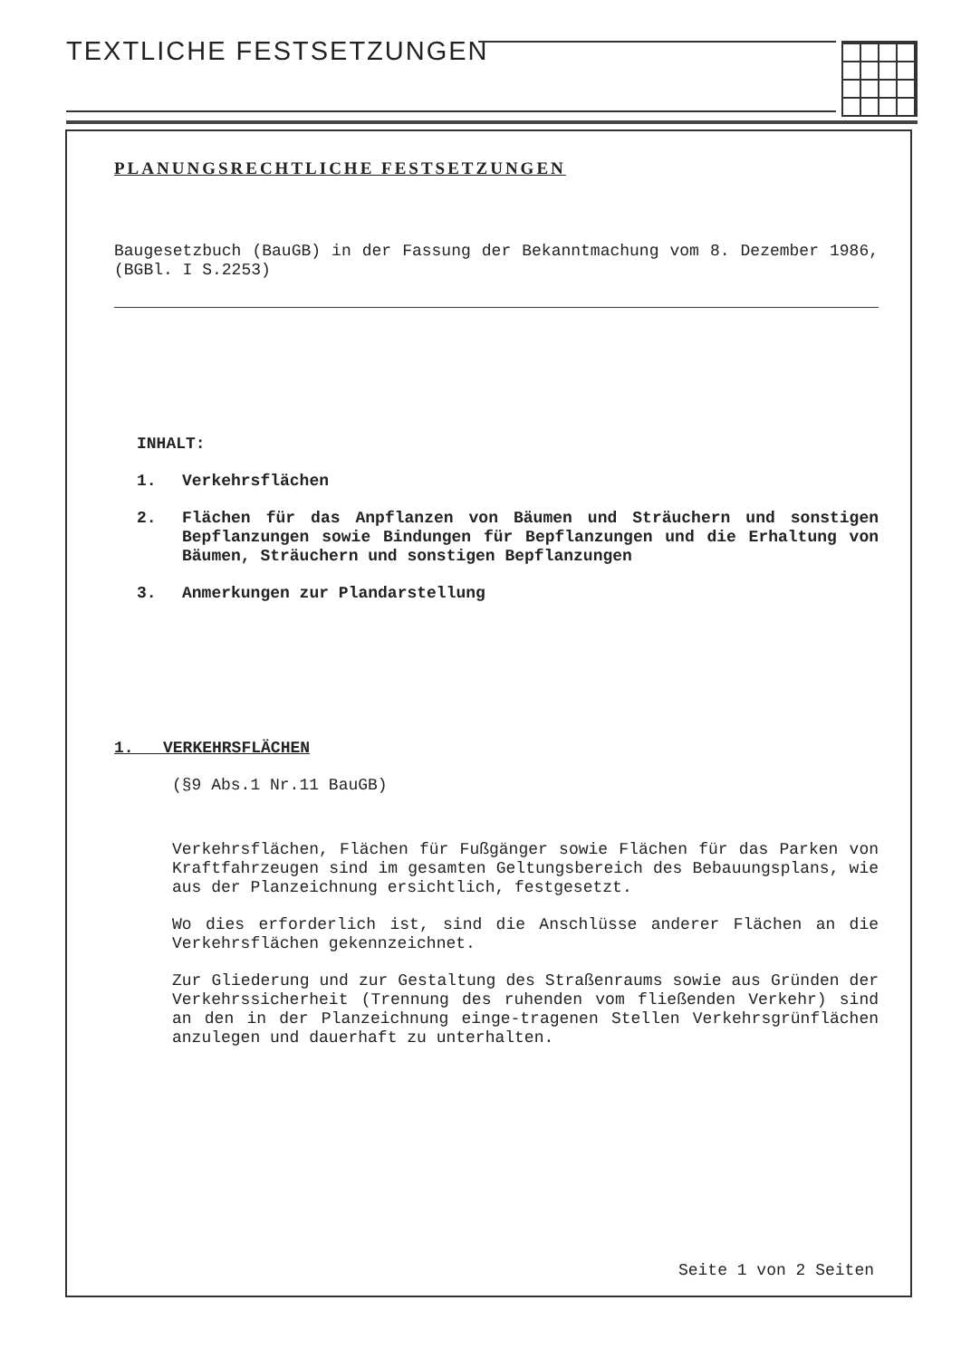TEXTLICHE FESTSETZUNGEN
PLANUNGSRECHTLICHE FESTSETZUNGEN
Baugesetzbuch (BauGB) in der Fassung der Bekanntmachung vom 8. Dezember 1986, (BGBl. I S.2253)
INHALT:
1. Verkehrsflächen
2. Flächen für das Anpflanzen von Bäumen und Sträuchern und sonstigen Bepflanzungen sowie Bindungen für Bepflanzungen und die Erhaltung von Bäumen, Sträuchern und sonstigen Bepflanzungen
3. Anmerkungen zur Plandarstellung
1. VERKEHRSFLÄCHEN
(§9 Abs.1 Nr.11 BauGB)
Verkehrsflächen, Flächen für Fußgänger sowie Flächen für das Parken von Kraftfahrzeugen sind im gesamten Geltungsbereich des Bebauungsplans, wie aus der Planzeichnung ersichtlich, festgesetzt.
Wo dies erforderlich ist, sind die Anschlüsse anderer Flächen an die Verkehrsflächen gekennzeichnet.
Zur Gliederung und zur Gestaltung des Straßenraums sowie aus Gründen der Verkehrssicherheit (Trennung des ruhenden vom fließenden Verkehr) sind an den in der Planzeichnung einge-tragenen Stellen Verkehrsgrünflächen anzulegen und dauerhaft zu unterhalten.
Seite 1 von 2 Seiten